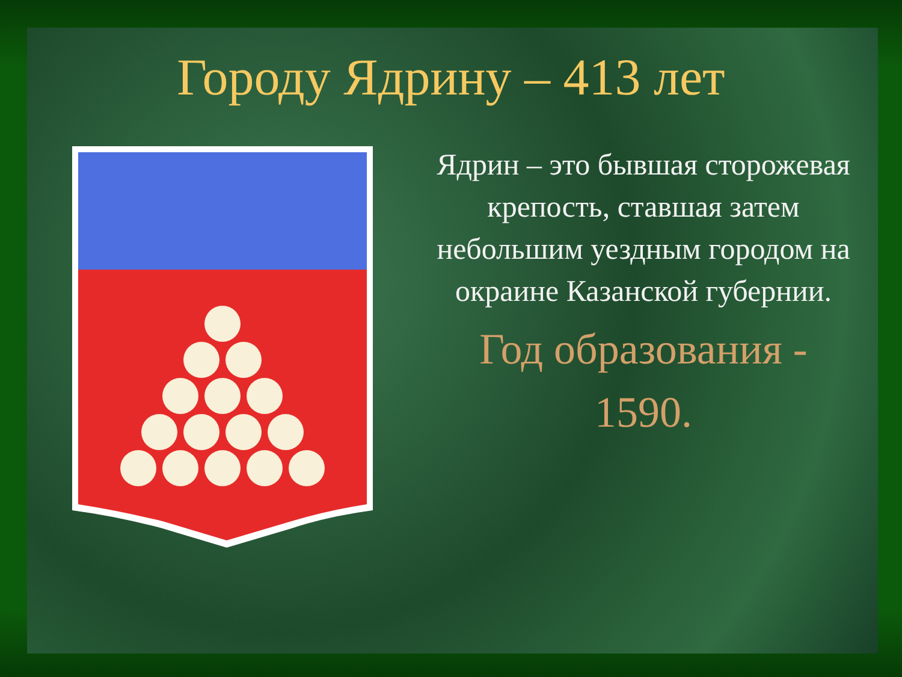Городу Ядрину – 413 лет
Ядрин – это бывшая сторожевая крепость, ставшая затем небольшим уездным городом на окраине Казанской губернии.
Год образования - 1590.